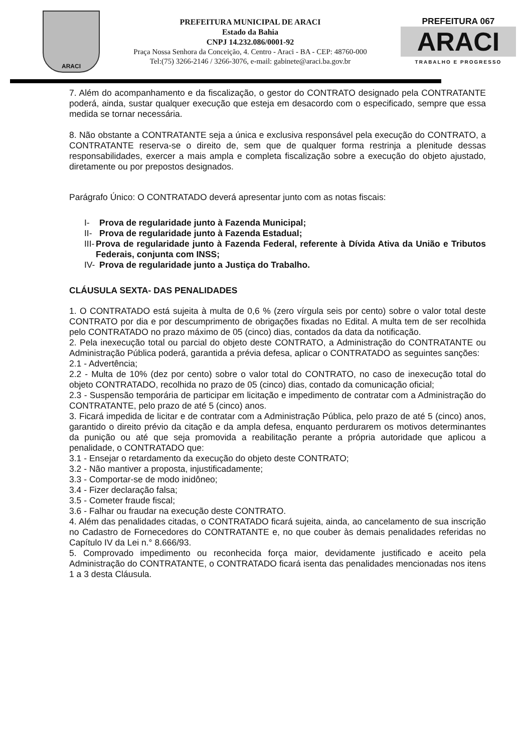ARACI
PREFEITURA MUNICIPAL DE ARACI
Estado da Bahia
CNPJ 14.232.086/0001-92
Praça Nossa Senhora da Conceição, 4. Centro - Araci - BA - CEP: 48760-000
Tel:(75) 3266-2146 / 3266-3076, e-mail: gabinete@araci.ba.gov.br
PREFEITURA 067
ARACI
TRABALHO E PROGRESSO
7. Além do acompanhamento e da fiscalização, o gestor do CONTRATO designado pela CONTRATANTE poderá, ainda, sustar qualquer execução que esteja em desacordo com o especificado, sempre que essa medida se tornar necessária.
8. Não obstante a CONTRATANTE seja a única e exclusiva responsável pela execução do CONTRATO, a CONTRATANTE reserva-se o direito de, sem que de qualquer forma restrinja a plenitude dessas responsabilidades, exercer a mais ampla e completa fiscalização sobre a execução do objeto ajustado, diretamente ou por prepostos designados.
Parágrafo Único: O CONTRATADO deverá apresentar junto com as notas fiscais:
I- Prova de regularidade junto à Fazenda Municipal;
II- Prova de regularidade junto à Fazenda Estadual;
III- Prova de regularidade junto à Fazenda Federal, referente à Dívida Ativa da União e Tributos Federais, conjunta com INSS;
IV- Prova de regularidade junto a Justiça do Trabalho.
CLÁUSULA SEXTA- DAS PENALIDADES
1. O CONTRATADO está sujeita à multa de 0,6 % (zero vírgula seis por cento) sobre o valor total deste CONTRATO por dia e por descumprimento de obrigações fixadas no Edital. A multa tem de ser recolhida pelo CONTRATADO no prazo máximo de 05 (cinco) dias, contados da data da notificação.
2. Pela inexecução total ou parcial do objeto deste CONTRATO, a Administração do CONTRATANTE ou Administração Pública poderá, garantida a prévia defesa, aplicar o CONTRATADO as seguintes sanções:
2.1 - Advertência;
2.2 - Multa de 10% (dez por cento) sobre o valor total do CONTRATO, no caso de inexecução total do objeto CONTRATADO, recolhida no prazo de 05 (cinco) dias, contado da comunicação oficial;
2.3 - Suspensão temporária de participar em licitação e impedimento de contratar com a Administração do CONTRATANTE, pelo prazo de até 5 (cinco) anos.
3. Ficará impedida de licitar e de contratar com a Administração Pública, pelo prazo de até 5 (cinco) anos, garantido o direito prévio da citação e da ampla defesa, enquanto perdurarem os motivos determinantes da punição ou até que seja promovida a reabilitação perante a própria autoridade que aplicou a penalidade, o CONTRATADO que:
3.1 - Ensejar o retardamento da execução do objeto deste CONTRATO;
3.2 - Não mantiver a proposta, injustificadamente;
3.3 - Comportar-se de modo inidôneo;
3.4 - Fizer declaração falsa;
3.5 - Cometer fraude fiscal;
3.6 - Falhar ou fraudar na execução deste CONTRATO.
4. Além das penalidades citadas, o CONTRATADO ficará sujeita, ainda, ao cancelamento de sua inscrição no Cadastro de Fornecedores do CONTRATANTE e, no que couber às demais penalidades referidas no Capítulo IV da Lei n.° 8.666/93.
5. Comprovado impedimento ou reconhecida força maior, devidamente justificado e aceito pela Administração do CONTRATANTE, o CONTRATADO ficará isenta das penalidades mencionadas nos itens 1 a 3 desta Cláusula.